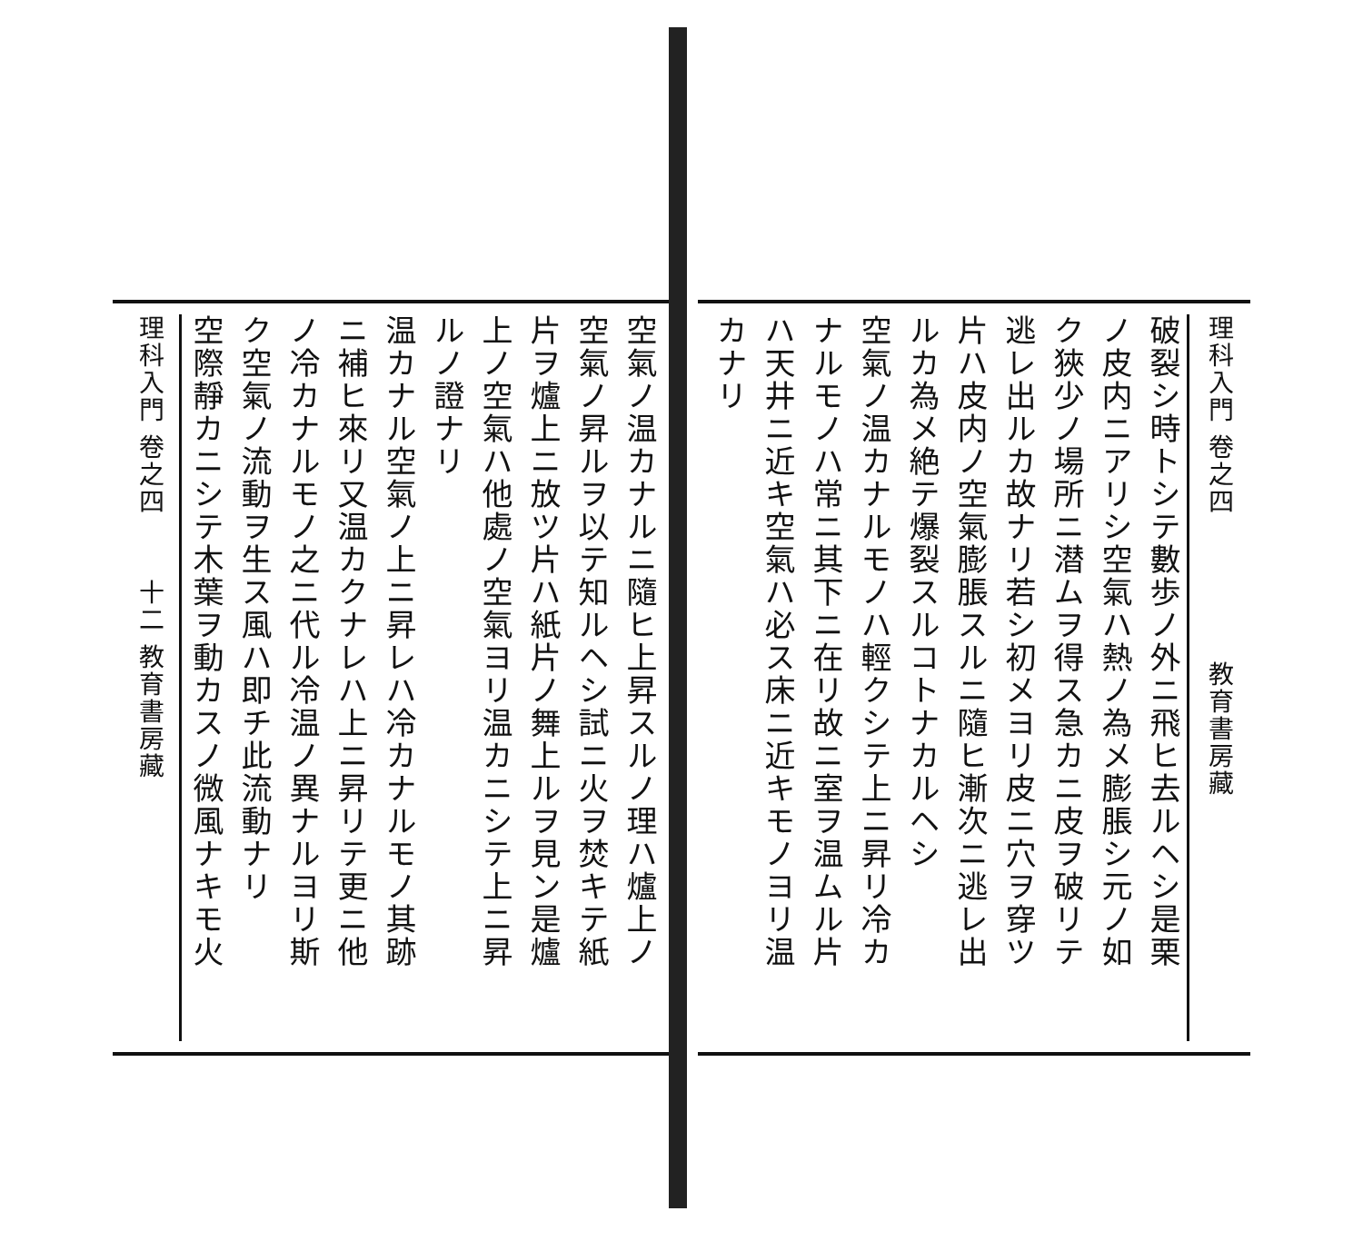理科入門 卷之四 　　　　　教育書房藏
破裂シ時トシテ數歩ノ外ニ飛ヒ去ルヘシ是栗
ノ皮内ニアリシ空氣ハ熱ノ為メ膨脹シ元ノ如
ク狹少ノ場所ニ潜ムヲ得ス急カニ皮ヲ破リテ
逃レ出ルカ故ナリ若シ初メヨリ皮ニ穴ヲ穿ツ
片ハ皮内ノ空氣膨脹スルニ隨ヒ漸次ニ逃レ出
ルカ為メ絶テ爆裂スルコトナカルヘシ
空氣ノ温カナルモノハ輕クシテ上ニ昇リ冷カ
ナルモノハ常ニ其下ニ在リ故ニ室ヲ温ムル片
ハ天井ニ近キ空氣ハ必ス床ニ近キモノヨリ温
カナリ
空氣ノ温カナルニ隨ヒ上昇スルノ理ハ爐上ノ
空氣ノ昇ルヲ以テ知ルヘシ試ニ火ヲ焚キテ紙
片ヲ爐上ニ放ツ片ハ紙片ノ舞上ルヲ見ン是爐
上ノ空氣ハ他處ノ空氣ヨリ温カニシテ上ニ昇
ルノ證ナリ
温カナル空氣ノ上ニ昇レハ冷カナルモノ其跡
ニ補ヒ來リ又温カクナレハ上ニ昇リテ更ニ他
ノ冷カナルモノ之ニ代ル冷温ノ異ナルヨリ斯
ク空氣ノ流動ヲ生ス風ハ即チ此流動ナリ
空際靜カニシテ木葉ヲ動カスノ微風ナキモ火
理科入門 卷之四 　　十二 教育書房藏